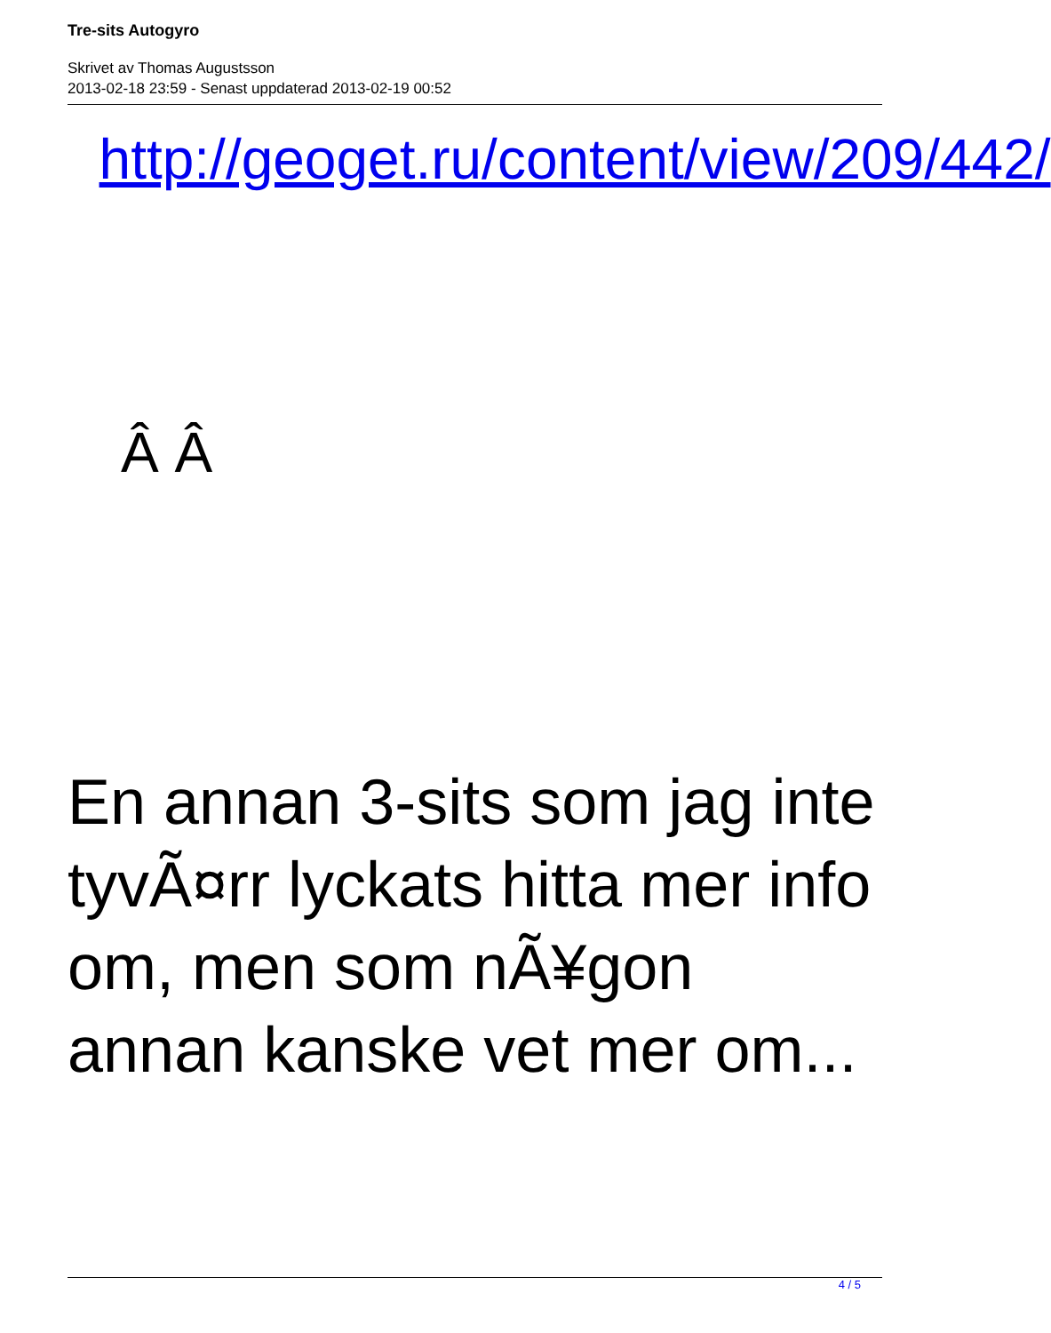Tre-sits Autogyro
Skrivet av Thomas Augustsson
2013-02-18 23:59 - Senast uppdaterad 2013-02-19 00:52
http://geoget.ru/content/view/209/442/
Â Â
En annan 3-sits som jag inte tyvÃ¤rr lyckats hitta mer info om, men som nÃ¥gon annan kanske vet mer om...
4 / 5